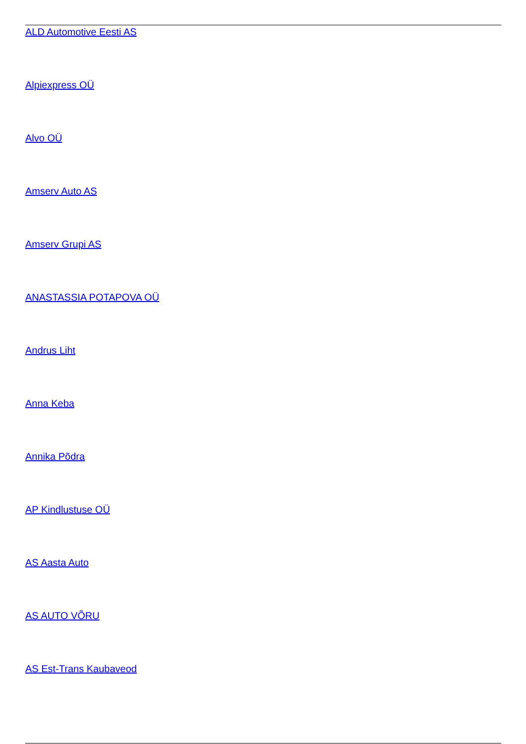ALD Automotive Eesti AS
Alpiexpress OÜ
Alvo OÜ
Amserv Auto AS
Amserv Grupi AS
ANASTASSIA POTAPOVA OÜ
Andrus Liht
Anna Keba
Annika Põdra
AP Kindlustuse OÜ
AS Aasta Auto
AS AUTO VÕRU
AS Est-Trans Kaubaveod